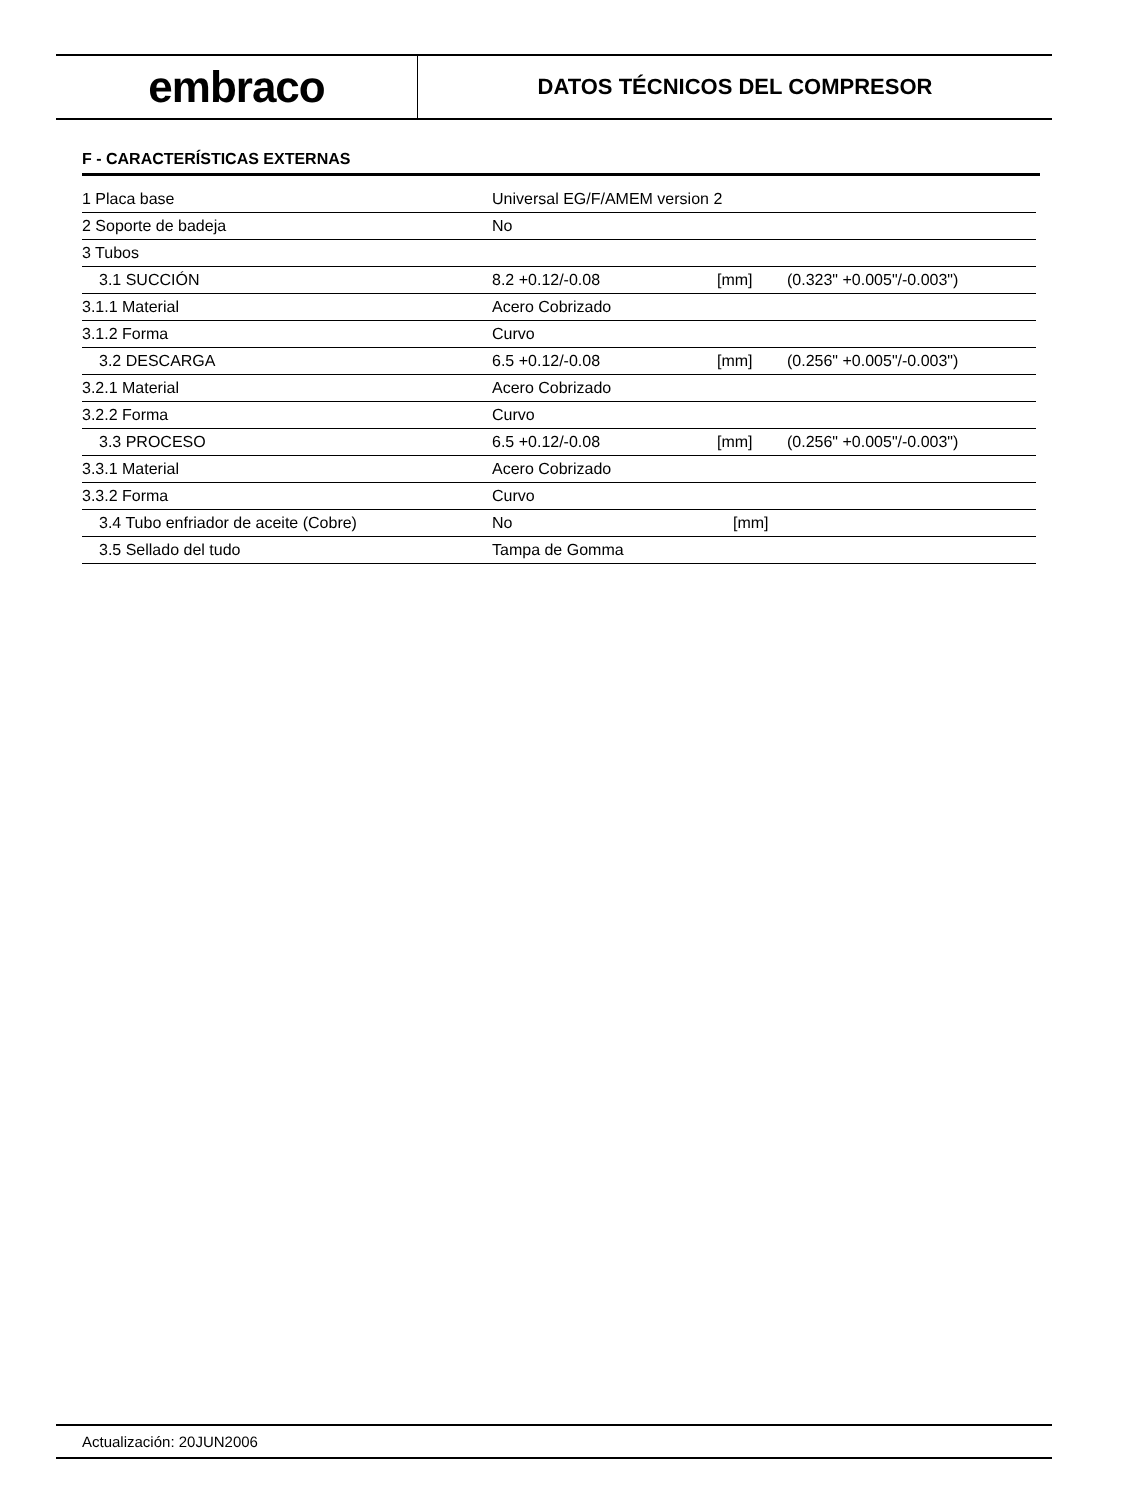embraco
DATOS TÉCNICOS DEL COMPRESOR
F - CARACTERÍSTICAS EXTERNAS
| 1 Placa base | Universal EG/F/AMEM version 2 | | |
| 2 Soporte de badeja | No | | |
| 3 Tubos | | | |
| 3.1 SUCCIÓN | 8.2 +0.12/-0.08 | [mm] | (0.323" +0.005"/-0.003") |
| 3.1.1 Material | Acero Cobrizado | | |
| 3.1.2 Forma | Curvo | | |
| 3.2 DESCARGA | 6.5 +0.12/-0.08 | [mm] | (0.256" +0.005"/-0.003") |
| 3.2.1 Material | Acero Cobrizado | | |
| 3.2.2 Forma | Curvo | | |
| 3.3 PROCESO | 6.5 +0.12/-0.08 | [mm] | (0.256" +0.005"/-0.003") |
| 3.3.1 Material | Acero Cobrizado | | |
| 3.3.2 Forma | Curvo | | |
| 3.4 Tubo enfriador de aceite (Cobre) | No | [mm] | |
| 3.5 Sellado del tudo | Tampa de Gomma | | |
Actualización: 20JUN2006